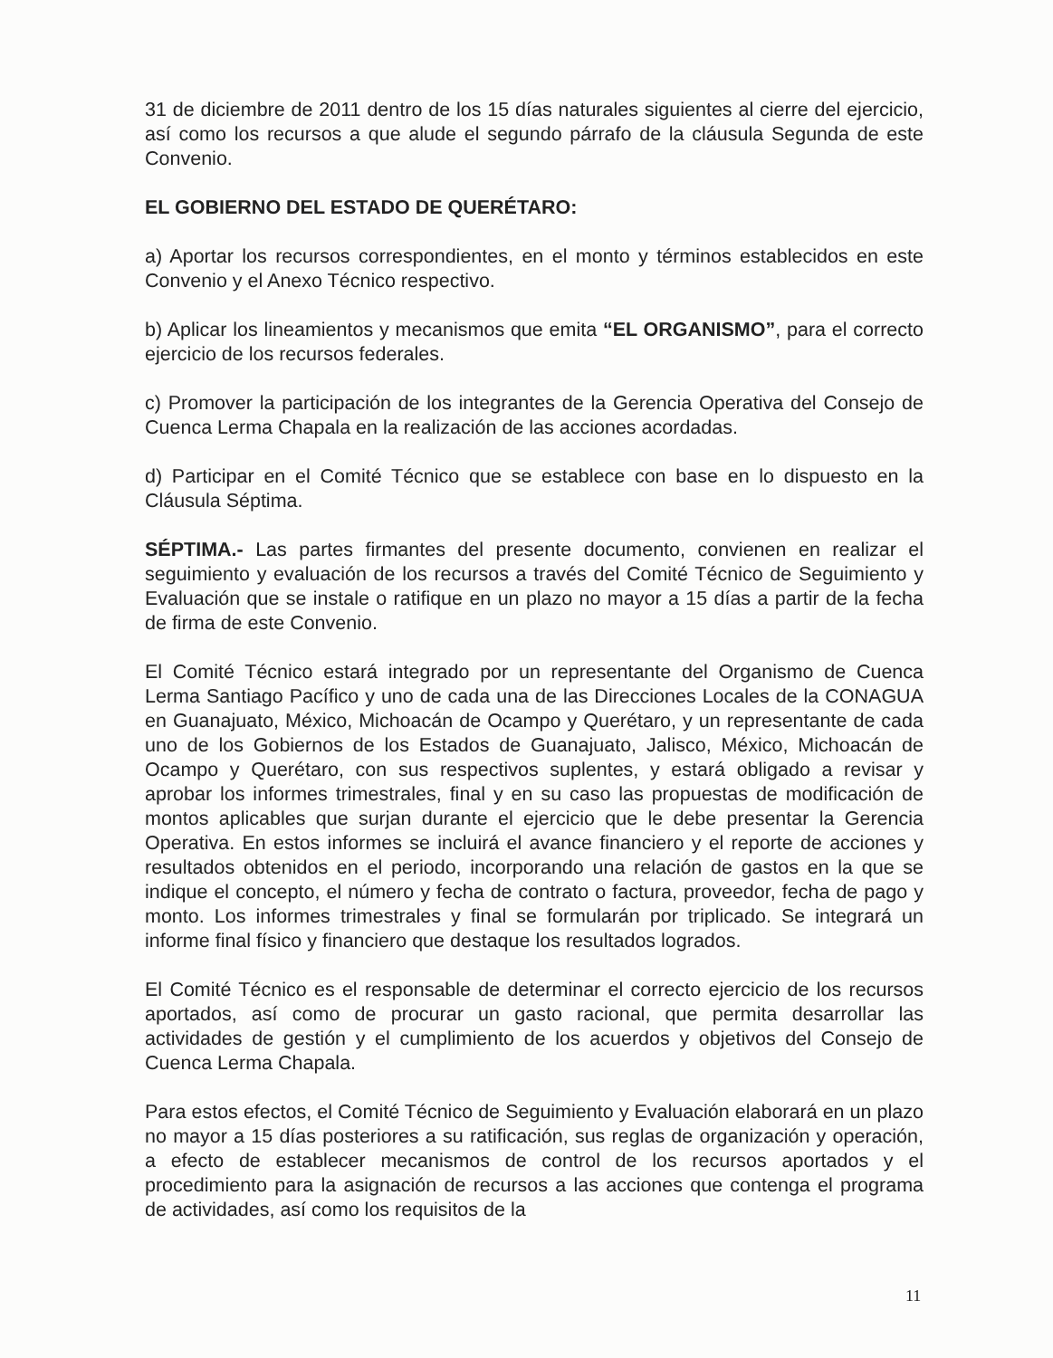31 de diciembre de 2011 dentro de los 15 días naturales siguientes al cierre del ejercicio, así como los recursos a que alude el segundo párrafo de la cláusula Segunda de este Convenio.
EL GOBIERNO DEL ESTADO DE QUERÉTARO:
a) Aportar los recursos correspondientes, en el monto y términos establecidos en este Convenio y el Anexo Técnico respectivo.
b) Aplicar los lineamientos y mecanismos que emita “EL ORGANISMO”, para el correcto ejercicio de los recursos federales.
c) Promover la participación de los integrantes de la Gerencia Operativa del Consejo de Cuenca Lerma Chapala en la realización de las acciones acordadas.
d) Participar en el Comité Técnico que se establece con base en lo dispuesto en la Cláusula Séptima.
SÉPTIMA.- Las partes firmantes del presente documento, convienen en realizar el seguimiento y evaluación de los recursos a través del Comité Técnico de Seguimiento y Evaluación que se instale o ratifique en un plazo no mayor a 15 días a partir de la fecha de firma de este Convenio.
El Comité Técnico estará integrado por un representante del Organismo de Cuenca Lerma Santiago Pacífico y uno de cada una de las Direcciones Locales de la CONAGUA en Guanajuato, México, Michoacán de Ocampo y Querétaro, y un representante de cada uno de los Gobiernos de los Estados de Guanajuato, Jalisco, México, Michoacán de Ocampo y Querétaro, con sus respectivos suplentes, y estará obligado a revisar y aprobar los informes trimestrales, final y en su caso las propuestas de modificación de montos aplicables que surjan durante el ejercicio que le debe presentar la Gerencia Operativa. En estos informes se incluirá el avance financiero y el reporte de acciones y resultados obtenidos en el periodo, incorporando una relación de gastos en la que se indique el concepto, el número y fecha de contrato o factura, proveedor, fecha de pago y monto. Los informes trimestrales y final se formularán por triplicado. Se integrará un informe final físico y financiero que destaque los resultados logrados.
El Comité Técnico es el responsable de determinar el correcto ejercicio de los recursos aportados, así como de procurar un gasto racional, que permita desarrollar las actividades de gestión y el cumplimiento de los acuerdos y objetivos del Consejo de Cuenca Lerma Chapala.
Para estos efectos, el Comité Técnico de Seguimiento y Evaluación elaborará en un plazo no mayor a 15 días posteriores a su ratificación, sus reglas de organización y operación, a efecto de establecer mecanismos de control de los recursos aportados y el procedimiento para la asignación de recursos a las acciones que contenga el programa de actividades, así como los requisitos de la
11